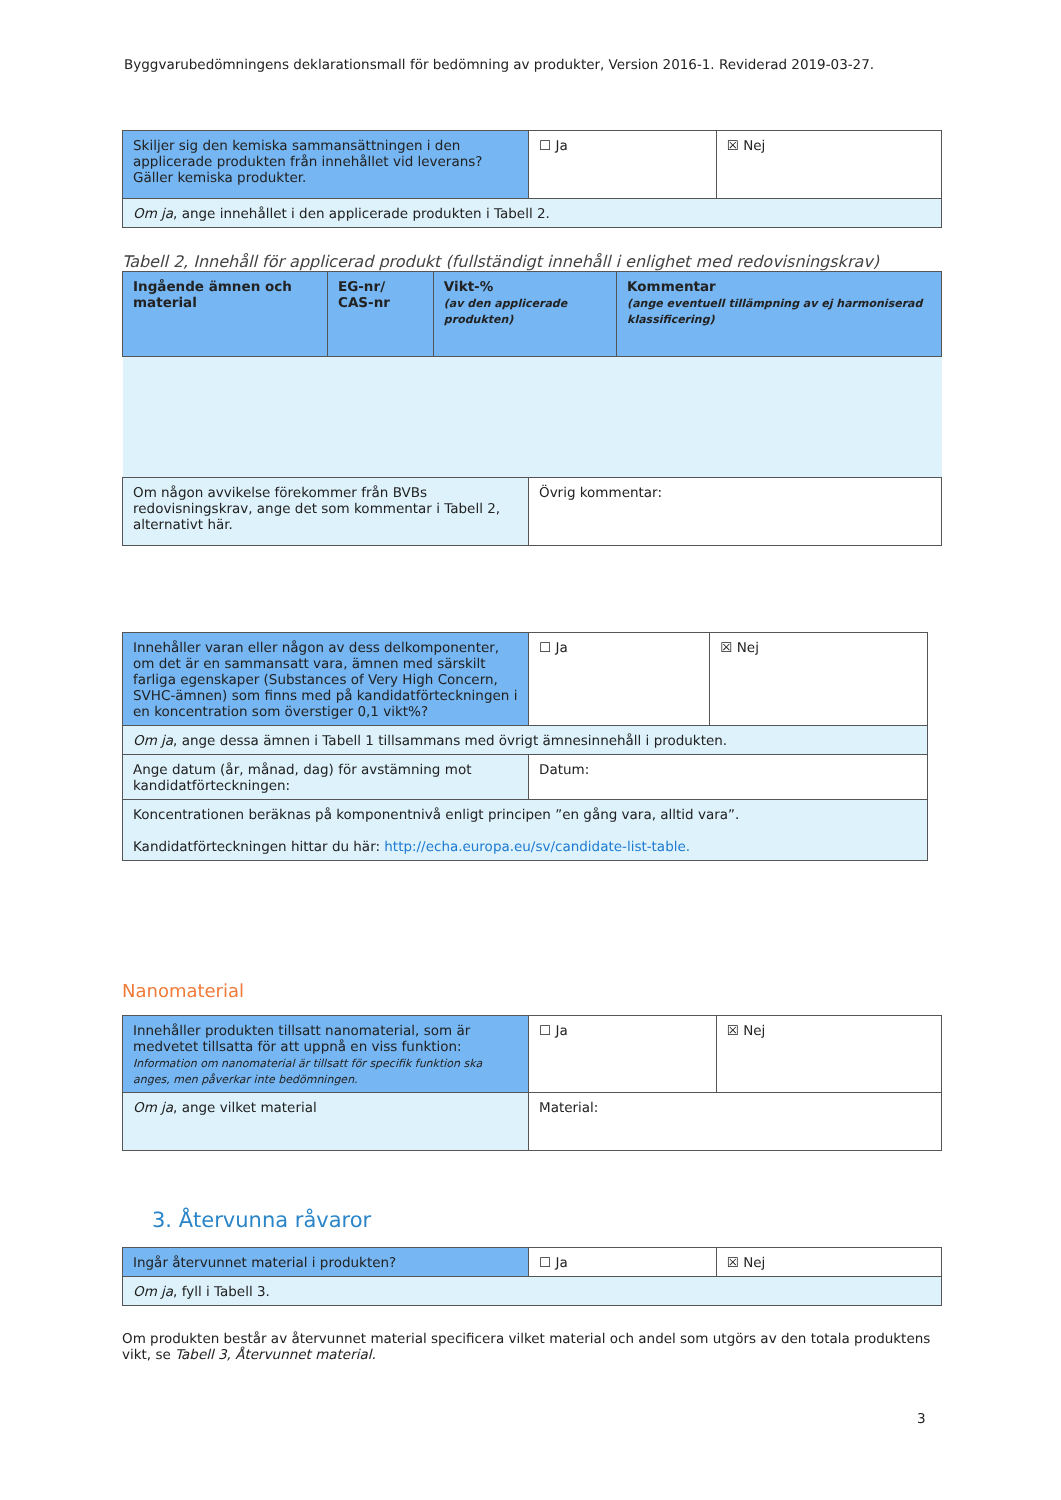Byggvarubedömningens deklarationsmall för bedömning av produkter, Version 2016-1. Reviderad 2019-03-27.
| Skiljer sig den kemiska sammansättningen i den applicerade produkten från innehållet vid leverans? Gäller kemiska produkter. | ☐ Ja | ☒ Nej |
| Om ja , ange innehållet i den applicerade produkten i Tabell 2. | | |
Tabell 2, Innehåll för applicerad produkt (fullständigt innehåll i enlighet med redovisningskrav)
| Ingående ämnen och material | EG-nr/ CAS-nr | Vikt-% (av den applicerade produkten) | Kommentar (ange eventuell tillämpning av ej harmoniserad klassificering) |
| --- | --- | --- | --- |
| Om någon avvikelse förekommer från BVBs redovisningskrav, ange det som kommentar i Tabell 2, alternativt här. | Övrig kommentar: |
| Innehåller varan eller någon av dess delkomponenter, om det är en sammansatt vara, ämnen med särskilt farliga egenskaper (Substances of Very High Concern, SVHC-ämnen) som finns med på kandidatförteckningen i en koncentration som överstiger 0,1 vikt%? | ☐ Ja | ☒ Nej |
| Om ja , ange dessa ämnen i Tabell 1 tillsammans med övrigt ämnesinnehåll i produkten. | | |
| Ange datum (år, månad, dag) för avstämning mot kandidatförteckningen: | Datum: | |
| Koncentrationen beräknas på komponentnivå enligt principen ”en gång vara, alltid vara”. Kandidatförteckningen hittar du här: http://echa.europa.eu/sv/candidate-list-table. | | |
Nanomaterial
| Innehåller produkten tillsatt nanomaterial, som är medvetet tillsatta för att uppnå en viss funktion: Information om nanomaterial är tillsatt för specifik funktion ska anges, men påverkar inte bedömningen. | ☐ Ja | ☒ Nej |
| Om ja , ange vilket material | Material: | |
3. Återvunna råvaror
| Ingår återvunnet material i produkten? | ☐ Ja | ☒ Nej |
| Om ja , fyll i Tabell 3. | | |
Om produkten består av återvunnet material specificera vilket material och andel som utgörs av den totala produktens vikt, se Tabell 3, Återvunnet material.
3